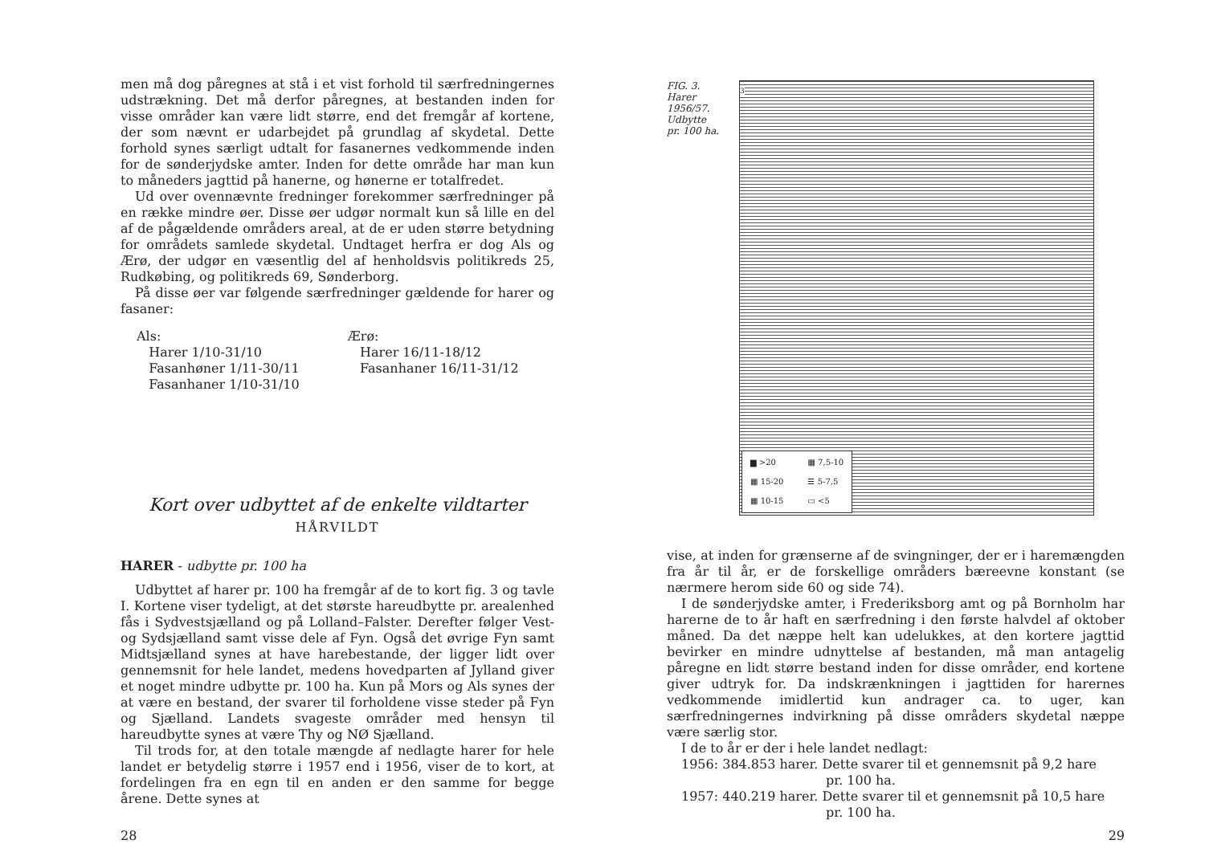men må dog påregnes at stå i et vist forhold til særfredningernes udstrækning. Det må derfor påregnes, at bestanden inden for visse områder kan være lidt større, end det fremgår af kortene, der som nævnt er udarbejdet på grundlag af skydetal. Dette forhold synes særligt udtalt for fasanernes vedkommende inden for de sønderjydske amter. Inden for dette område har man kun to måneders jagttid på hanerne, og hønerne er totalfredet.
Ud over ovennævnte fredninger forekommer særfredninger på en række mindre øer. Disse øer udgør normalt kun så lille en del af de pågældende områders areal, at de er uden større betydning for områdets samlede skydetal. Undtaget herfra er dog Als og Ærø, der udgør en væsentlig del af henholdsvis politikreds 25, Rudkøbing, og politikreds 69, Sønderborg.
På disse øer var følgende særfredninger gældende for harer og fasaner:
Als:
Harer 1/10-31/10
Fasanhøner 1/11-30/11
Fasanhaner 1/10-31/10
Ærø:
Harer 16/11-18/12
Fasanhaner 16/11-31/12
Kort over udbyttet af de enkelte vildtarter
HÅRVILDT
HARER - udbytte pr. 100 ha
Udbyttet af harer pr. 100 ha fremgår af de to kort fig. 3 og tavle I. Kortene viser tydeligt, at det største hareudbytte pr. arealenhed fås i Sydvestsjælland og på Lolland–Falster. Derefter følger Vest- og Sydsjælland samt visse dele af Fyn. Også det øvrige Fyn samt Midtsjælland synes at have harebestande, der ligger lidt over gennemsnit for hele landet, medens hovedparten af Jylland giver et noget mindre udbytte pr. 100 ha. Kun på Mors og Als synes der at være en bestand, der svarer til forholdene visse steder på Fyn og Sjælland. Landets svageste områder med hensyn til hareudbytte synes at være Thy og NØ Sjælland.
Til trods for, at den totale mængde af nedlagte harer for hele landet er betydelig større i 1957 end i 1956, viser de to kort, at fordelingen fra en egn til en anden er den samme for begge årene. Dette synes at
28
FIG. 3.
Harer
1956/57.
Udbytte
pr. 100 ha.
3
▆ >20 ▦ 7,5-10 ▦ 15-20 ☰ 5-7,5 ▦ 10-15 ▭ <5
vise, at inden for grænserne af de svingninger, der er i haremængden fra år til år, er de forskellige områders bæreevne konstant (se nærmere herom side 60 og side 74).
I de sønderjydske amter, i Frederiksborg amt og på Bornholm har harerne de to år haft en særfredning i den første halvdel af oktober måned. Da det næppe helt kan udelukkes, at den kortere jagttid bevirker en mindre udnyttelse af bestanden, må man antagelig påregne en lidt større bestand inden for disse områder, end kortene giver udtryk for. Da indskrænkningen i jagttiden for harernes vedkommende imidlertid kun andrager ca. to uger, kan særfredningernes indvirkning på disse områders skydetal næppe være særlig stor.
I de to år er der i hele landet nedlagt:
1956: 384.853 harer. Dette svarer til et gennemsnit på 9,2 hare
pr. 100 ha.
1957: 440.219 harer. Dette svarer til et gennemsnit på 10,5 hare
pr. 100 ha.
29